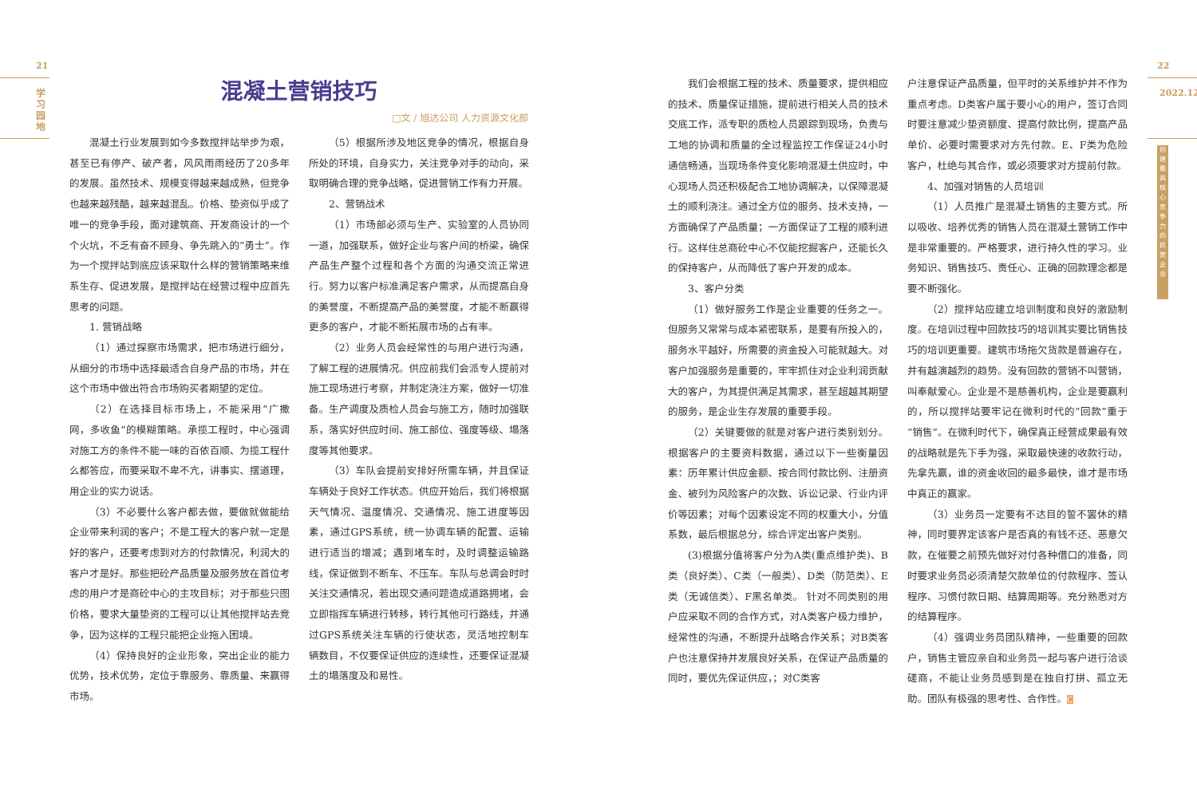21
学习园地
22
2022.12
创建最具核心竞争力的民营企业
混凝土营销技巧
□文 / 旭达公司 人力资源文化部
混凝土行业发展到如今多数搅拌站举步为艰，甚至已有停产、破产者，风风雨雨经历了20多年的发展。虽然技术、规模变得越来越成熟，但竞争也越来越残酷，越来越混乱。价格、垫资似乎成了唯一的竞争手段，面对建筑商、开发商设计的一个个火坑，不乏有奋不顾身、争先跳入的“勇士”。作为一个搅拌站到底应该采取什么样的营销策略来维系生存、促进发展，是搅拌站在经营过程中应首先思考的问题。
1. 营销战略
（1）通过探察市场需求，把市场进行细分，从细分的市场中选择最适合自身产品的市场，并在这个市场中做出符合市场购买者期望的定位。
（2）在选择目标市场上，不能采用“广撒网，多收鱼”的模糊策略。承揽工程时，中心强调对施工方的条件不能一味的百依百顺、为揽工程什么都答应，而要采取不卑不亢，讲事实、摆道理，用企业的实力说话。
（3）不必要什么客户都去做，要做就做能给企业带来利润的客户；不是工程大的客户就一定是好的客户，还要考虑到对方的付款情况，利润大的客户才是好。那些把砼产品质量及服务放在首位考虑的用户才是商砼中心的主攻目标；对于那些只图价格，要求大量垫资的工程可以让其他搅拌站去竞争，因为这样的工程只能把企业拖入困境。
（4）保持良好的企业形象，突出企业的能力优势，技术优势，定位于靠服务、靠质量、来赢得市场。
（5）根据所涉及地区竞争的情况，根据自身所处的环境，自身实力，关注竞争对手的动向，采取明确合理的竞争战略，促进营销工作有力开展。
2、营销战术
（1）市场部必须与生产、实验室的人员协同一道，加强联系，做好企业与客户间的桥梁，确保产品生产整个过程和各个方面的沟通交流正常进行。努力以客户标准满足客户需求，从而提高自身的美誉度，不断提高产品的美誉度，才能不断赢得更多的客户，才能不断拓展市场的占有率。
（2）业务人员会经常性的与用户进行沟通，了解工程的进展情况。供应前我们会派专人提前对施工现场进行考察，并制定浇注方案，做好一切准备。生产调度及质检人员会与施工方，随时加强联系，落实好供应时间、施工部位、强度等级、塌落度等其他要求。
（3）车队会提前安排好所需车辆，并且保证车辆处于良好工作状态。供应开始后，我们将根据天气情况、温度情况、交通情况、施工进度等因素，通过GPS系统，统一协调车辆的配置、运输进行适当的增减；遇到堵车时，及时调整运输路线，保证做到不断车、不压车。车队与总调会时时关注交通情况，若出现交通问题造成道路拥堵，会立即指挥车辆进行转移，转行其他可行路线，并通过GPS系统关注车辆的行使状态，灵活地控制车辆数目，不仅要保证供应的连续性，还要保证混凝土的塌落度及和易性。
我们会根据工程的技术、质量要求，提供相应的技术、质量保证措施，提前进行相关人员的技术交底工作，派专职的质检人员跟踪到现场，负责与工地的协调和质量的全过程监控工作保证24小时通信畅通，当现场条件变化影响混凝土供应时，中心现场人员还积极配合工地协调解决，以保障混凝土的顺利浇注。通过全方位的服务、技术支持，一方面确保了产品质量；一方面保证了工程的顺利进行。这样住总商砼中心不仅能挖掘客户，还能长久的保持客户，从而降低了客户开发的成本。
3、客户分类
（1）做好服务工作是企业重要的任务之一。但服务又常常与成本紧密联系，是要有所投入的，服务水平越好，所需要的资金投入可能就越大。对客户加强服务是重要的，牢牢抓住对企业利润贡献大的客户，为其提供满足其需求，甚至超越其期望的服务，是企业生存发展的重要手段。
（2）关键要做的就是对客户进行类别划分。根据客户的主要资料数据，通过以下一些衡量因素：历年累计供应金额、按合同付款比例、注册资金、被列为风险客户的次数、诉讼记录、行业内评价等因素；对每个因素设定不同的权重大小，分值系数，最后根据总分，综合评定出客户类别。
(3)根据分值将客户分为A类(重点维护类)、B类（良好类）、C类（一般类）、D类（防范类）、E类（无诚信类）、F黑名单类。 针对不同类别的用户应采取不同的合作方式，对A类客户极力维护，经常性的沟通，不断提升战略合作关系；对B类客户也注意保持并发展良好关系，在保证产品质量的同时，要优先保证供应，；对C类客
户注意保证产品质量，但平时的关系维护并不作为重点考虑。D类客户属于要小心的用户，签订合同时要注意减少垫资额度、提高付款比例，提高产品单价、必要时需要求对方先付款。E、F类为危险客户，杜绝与其合作，或必须要求对方提前付款。
4、加强对销售的人员培训
（1）人员推广是混凝土销售的主要方式。所以吸收、培养优秀的销售人员在混凝土营销工作中是非常重要的。严格要求，进行持久性的学习。业务知识、销售技巧、责任心、正确的回款理念都是要不断强化。
（2）搅拌站应建立培训制度和良好的激励制度。在培训过程中回款技巧的培训其实要比销售技巧的培训更重要。建筑市场拖欠货款是普遍存在，并有越演越烈的趋势。没有回款的营销不叫营销，叫奉献爱心。企业是不是慈善机构，企业是要赢利的，所以搅拌站要牢记在微利时代的“回款”重于“销售”。在微利时代下，确保真正经营成果最有效的战略就是先下手为强，采取最快速的收款行动，先拿先赢，谁的资金收回的最多最快，谁才是市场中真正的赢家。
（3）业务员一定要有不达目的誓不罢休的精神，同时要界定该客户是否真的有钱不还、恶意欠款，在催要之前预先做好对付各种借口的准备，同时要求业务员必须清楚欠款单位的付款程序、签认程序、习惯付款日期、结算周期等。充分熟悉对方的结算程序。
（4）强调业务员团队精神，一些重要的回款户，销售主管应亲自和业务员一起与客户进行洽谈磋商，不能让业务员感到是在独自打拼、孤立无助。团队有极强的思考性、合作性。C